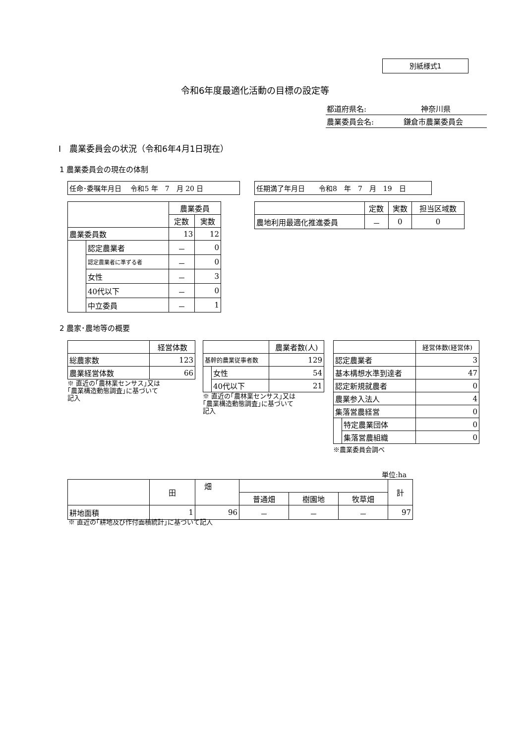別紙様式1
令和6年度最適化活動の目標の設定等
都道府県名: 神奈川県
農業委員会名: 鎌倉市農業委員会
Ⅰ　農業委員会の状況（令和6年4月1日現在）
1 農業委員会の現在の体制
任命･委嘱年月日　 令和5 年　7　月 20 日 任期満了年月日　　令和8　年　7　月　19　日
| | | 農業委員 | |
| | | 定数 | 実数 |
| 農業委員数 | | 13 | 12 |
| | 認定農業者 | － | 0 |
| | 認定農業者に準ずる者 | － | 0 |
| | 女性 | － | 3 |
| | 40代以下 | － | 0 |
| | 中立委員 | － | 1 |
| | 定数 | 実数 | 担当区域数 |
| 農地利用最適化推進委員 | － | 0 | 0 |
2 農家･農地等の概要
| | 経営体数 |
| 総農家数 | 123 |
| 農業経営体数 | 66 |
※ 直近の｢農林業センサス｣又は
｢農業構造動態調査｣に基づいて
記入
| | | 農業者数(人) |
| 基幹的農業従事者数 | | 129 |
| | 女性 | 54 |
| | 40代以下 | 21 |
※ 直近の｢農林業センサス｣又は
｢農業構造動態調査｣に基づいて
記入
| | | 経営体数(経営体) |
| 認定農業者 | | 3 |
| 基本構想水準到達者 | | 47 |
| 認定新規就農者 | | 0 |
| 農業参入法人 | | 4 |
| 集落営農経営 | | 0 |
| | 特定農業団体 | 0 |
| | 集落営農組織 | 0 |
※農業委員会調べ
単位:ha
| | 田 | 畑 | | | | 計 |
| | | | 普通畑 | 樹園地 | 牧草畑 | |
| 耕地面積 | 1 | 96 | － | － | － | 97 |
※ 直近の｢耕地及び作付面積統計｣に基づいて記入